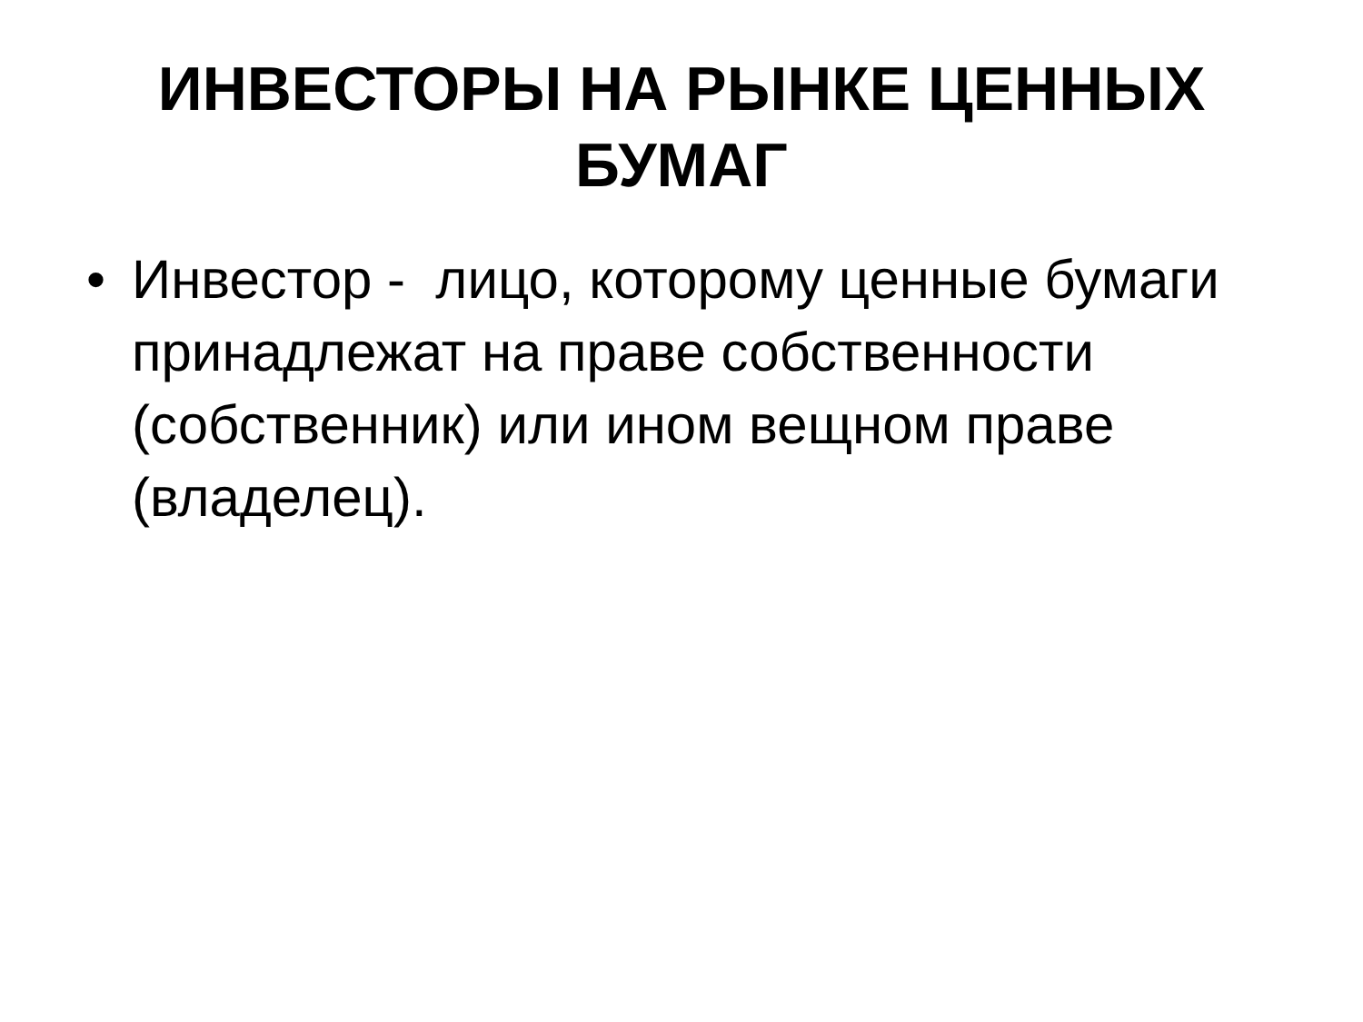ИНВЕСТОРЫ НА РЫНКЕ ЦЕННЫХ
БУМАГ
• Инвестор - лицо, которому ценные бумаги принадлежат на праве собственности (собственник) или ином вещном праве (владелец).